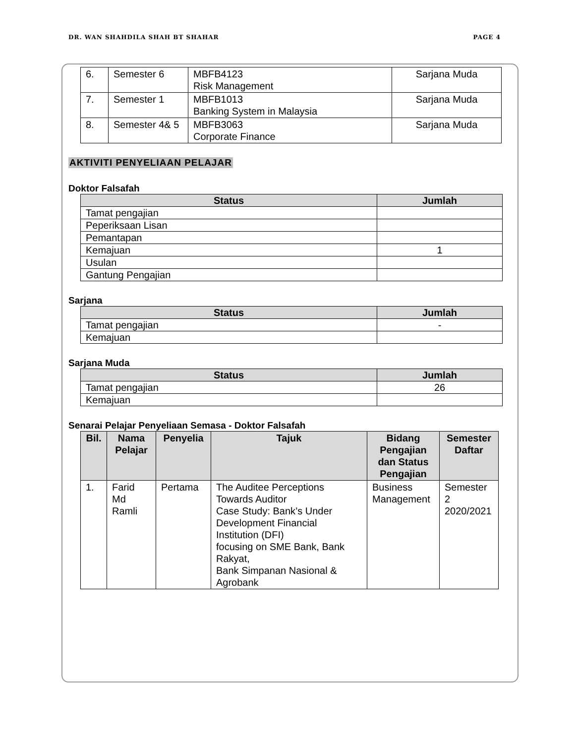DR. WAN SHAHDILA SHAH BT SHAHAR PAGE 4
| 6. | Semester 6 | MBFB4123 Risk Management | Sarjana Muda |
| 7. | Semester 1 | MBFB1013 Banking System in Malaysia | Sarjana Muda |
| 8. | Semester 4& 5 | MBFB3063 Corporate Finance | Sarjana Muda |
AKTIVITI PENYELIAAN PELAJAR
Doktor Falsafah
| Status | Jumlah |
| --- | --- |
| Tamat pengajian | |
| Peperiksaan Lisan | |
| Pemantapan | |
| Kemajuan | 1 |
| Usulan | |
| Gantung Pengajian | |
Sarjana
| Status | Jumlah |
| --- | --- |
| Tamat pengajian | - |
| Kemajuan | |
Sarjana Muda
| Status | Jumlah |
| --- | --- |
| Tamat pengajian | 26 |
| Kemajuan | |
Senarai Pelajar Penyeliaan Semasa - Doktor Falsafah
| Bil. | Nama Pelajar | Penyelia | Tajuk | Bidang Pengajian dan Status Pengajian | Semester Daftar |
| --- | --- | --- | --- | --- | --- |
| 1. | Farid Md Ramli | Pertama | The Auditee Perceptions Towards Auditor Case Study: Bank’s Under Development Financial Institution (DFI) focusing on SME Bank, Bank Rakyat, Bank Simpanan Nasional & Agrobank | Business Management | Semester 2 2020/2021 |